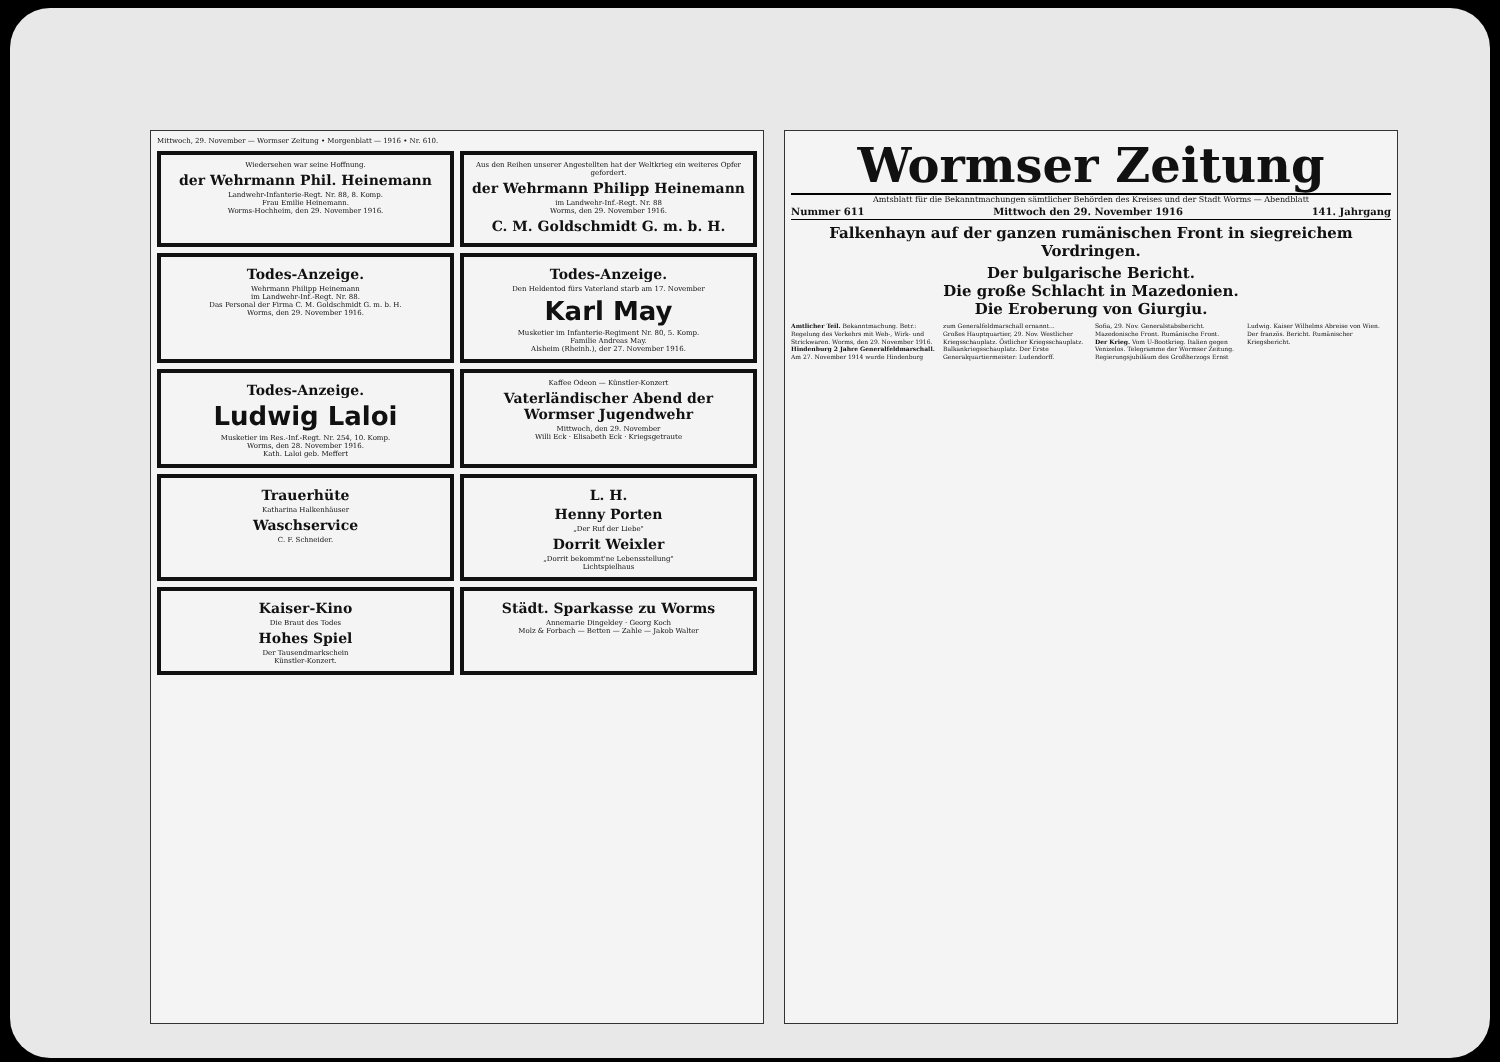Mittwoch, 29. November — Wormser Zeitung • Morgenblatt — 1916 • Nr. 610.
Wiedersehen war seine Hoffnung.
der Wehrmann Phil. Heinemann
Landwehr-Infanterie-Regt. Nr. 88, 8. Komp.
Frau Emilie Heinemann.
Worms-Hochheim, den 29. November 1916.
Aus den Reihen unserer Angestellten hat der Weltkrieg ein weiteres Opfer gefordert.
der Wehrmann Philipp Heinemann
im Landwehr-Inf.-Regt. Nr. 88
Worms, den 29. November 1916.
C. M. Goldschmidt G. m. b. H.
Todes-Anzeige.
Wehrmann Philipp Heinemann
im Landwehr-Inf.-Regt. Nr. 88.
Das Personal der Firma C. M. Goldschmidt G. m. b. H.
Worms, den 29. November 1916.
Todes-Anzeige.
Den Heldentod fürs Vaterland starb am 17. November
Karl May
Musketier im Infanterie-Regiment Nr. 80, 5. Komp.
Familie Andreas May.
Alsheim (Rheinh.), der 27. November 1916.
Todes-Anzeige.
Ludwig Laloi
Musketier im Res.-Inf.-Regt. Nr. 254, 10. Komp.
Worms, den 28. November 1916.
Kath. Laloi geb. Meffert
Kaffee Odeon — Künstler-Konzert
Vaterländischer Abend der Wormser Jugendwehr
Mittwoch, den 29. November
Willi Eck · Elisabeth Eck · Kriegsgetraute
Trauerhüte
Katharina Halkenhäuser
Waschservice
C. F. Schneider.
L. H.
Henny Porten
„Der Ruf der Liebe"
Dorrit Weixler
„Dorrit bekommt'ne Lebensstellung"
Lichtspielhaus
Kaiser-Kino
Die Braut des Todes
Hohes Spiel
Der Tausendmarkschein
Künstler-Konzert.
Städt. Sparkasse zu Worms
Annemarie Dingeldey · Georg Koch
Molz & Forbach — Betten — Zahle — Jakob Walter
Wormser Zeitung
Amtsblatt für die Bekanntmachungen sämtlicher Behörden des Kreises und der Stadt Worms — Abendblatt
Nummer 611 Mittwoch den 29. November 1916 141. Jahrgang
Falkenhayn auf der ganzen rumänischen Front in siegreichem Vordringen.
Der bulgarische Bericht.
Die große Schlacht in Mazedonien.
Die Eroberung von Giurgiu.
Amtlicher Teil. Bekanntmachung. Betr.: Regelung des Verkehrs mit Web-, Wirk- und Strickwaren. Worms, den 29. November 1916.
Hindenburg 2 Jahre Generalfeldmarschall. Am 27. November 1914 wurde Hindenburg zum Generalfeldmarschall ernannt...
Großes Hauptquartier, 29. Nov. Westlicher Kriegsschauplatz. Östlicher Kriegsschauplatz. Balkankriegsschauplatz. Der Erste Generalquartiermeister: Ludendorff.
Sofia, 29. Nov. Generalstabsbericht. Mazedonische Front. Rumänische Front.
Der Krieg. Vom U-Bootkrieg. Italien gegen Venizelos. Telegramme der Wormser Zeitung. Regierungsjubiläum des Großherzogs Ernst Ludwig. Kaiser Wilhelms Abreise von Wien. Der französ. Bericht. Rumänischer Kriegsbericht.